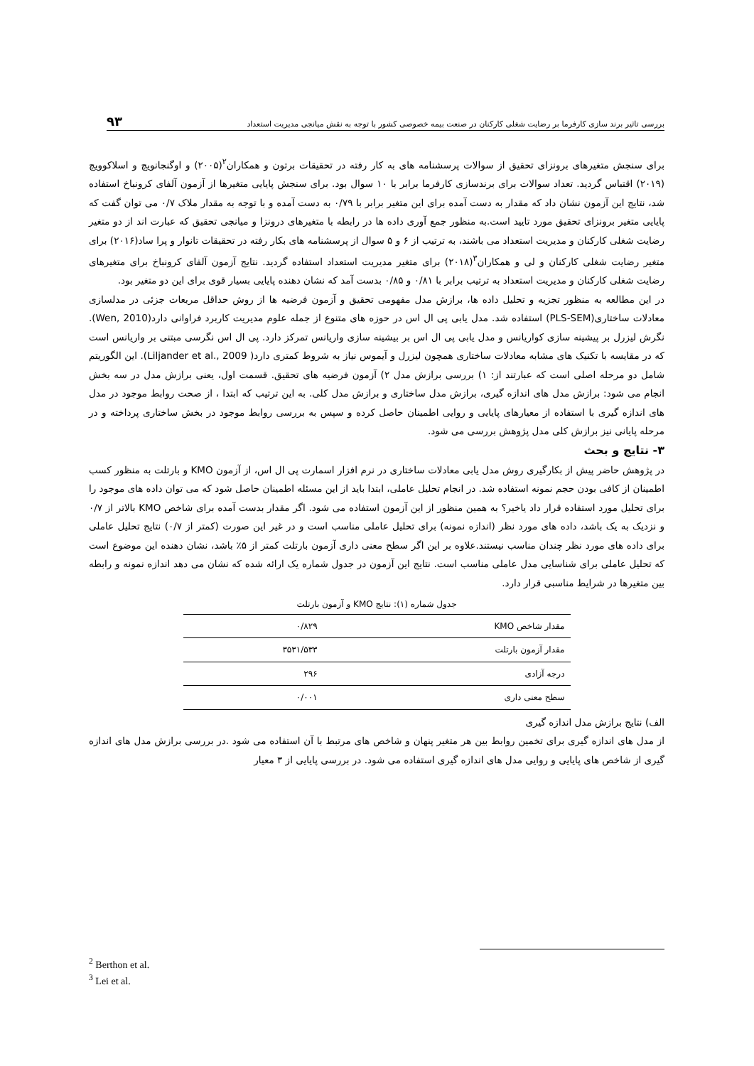بررسی تاثیر برند سازی کارفرما بر رضایت شغلی کارکنان در صنعت بیمه خصوصی کشور با توجه به نقش میانجی مدیریت استعداد ۹۳
برای سنجش متغیرهای برونزای تحقیق از سوالات پرسشنامه های به کار رفته در تحقیقات برتون و همکاران<sup>۲</sup>(۲۰۰۵) و اوگنجانویچ و اسلاکوویچ (۲۰۱۹) اقتباس گردید. تعداد سوالات برای برندسازی کارفرما برابر با ۱۰ سوال بود. برای سنجش پایایی متغیرها از آزمون آلفای کرونباخ استفاده شد، نتایج این آزمون نشان داد که مقدار به دست آمده برای این متغیر برابر با ۰/۷۹ به دست آمده و با توجه به مقدار ملاک ۰/۷ می توان گفت که پایایی متغیر برونزای تحقیق مورد تایید است.به منظور جمع آوری داده ها در رابطه با متغیرهای درونزا و میانجی تحقیق که عبارت اند از دو متغیر رضایت شغلی کارکنان و مدیریت استعداد می باشند، به ترتیب از ۶ و ۵ سوال از پرسشنامه های بکار رفته در تحقیقات تانوار و پرا ساد(۲۰۱۶) برای متغیر رضایت شغلی کارکنان و لی و همکاران<sup>۳</sup>(۲۰۱۸) برای متغیر مدیریت استعداد استفاده گردید. نتایج آزمون آلفای کرونباخ برای متغیرهای رضایت شغلی کارکنان و مدیریت استعداد به ترتیب برابر با ۰/۸۱ و ۰/۸۵ بدست آمد که نشان دهنده پایایی بسیار قوی برای این دو متغیر بود.
در این مطالعه به منظور تجزیه و تحلیل داده ها، برازش مدل مفهومی تحقیق و آزمون فرضیه ها از روش حداقل مربعات جزئی در مدلسازی معادلات ساختاری(PLS-SEM) استفاده شد. مدل یابی پی ال اس در حوزه های متنوع از جمله علوم مدیریت کاربرد فراوانی دارد(Wen, 2010). نگرش لیزرل بر پیشینه سازی کواریانس و مدل یابی پی ال اس بر بیشینه سازی واریانس تمرکز دارد. پی ال اس نگرسی مبتنی بر واریانس است که در مقایسه با تکنیک های مشابه معادلات ساختاری همچون لیزرل و آیموس نیاز به شروط کمتری دارد( Liljander et al., 2009). این الگوریتم شامل دو مرحله اصلی است که عبارتند از: ۱) بررسی برازش مدل ۲) آزمون فرضیه های تحقیق. قسمت اول، یعنی برازش مدل در سه بخش انجام می شود: برازش مدل های اندازه گیری، برازش مدل ساختاری و برازش مدل کلی. به این ترتیب که ابتدا ، از صحت روابط موجود در مدل های اندازه گیری با استفاده از معیارهای پایایی و روایی اطمینان حاصل کرده و سپس به بررسی روابط موجود در بخش ساختاری پرداخته و در مرحله پایانی نیز برازش کلی مدل پژوهش بررسی می شود.
۳- نتایج و بحث
در پژوهش حاضر پیش از بکارگیری روش مدل یابی معادلات ساختاری در نرم افزار اسمارت پی ال اس، از آزمون KMO و بارتلت به منظور کسب اطمینان از کافی بودن حجم نمونه استفاده شد. در انجام تحلیل عاملی، ابتدا باید از این مسئله اطمینان حاصل شود که می توان داده های موجود را برای تحلیل مورد استفاده قرار داد یاخیر؟ به همین منظور از این آزمون استفاده می شود. اگر مقدار بدست آمده برای شاخص KMO بالاتر از ۰/۷ و نزدیک به یک باشد، داده های مورد نظر (اندازه نمونه) برای تحلیل عاملی مناسب است و در غیر این صورت (کمتر از ۰/۷) نتایج تحلیل عاملی برای داده های مورد نظر چندان مناسب نیستند.علاوه بر این اگر سطح معنی داری آزمون بارتلت کمتر از ۵٪ باشد، نشان دهنده این موضوع است که تحلیل عاملی برای شناسایی مدل عاملی مناسب است. نتایج این آزمون در جدول شماره یک ارائه شده که نشان می دهد اندازه نمونه و رابطه بین متغیرها در شرایط مناسبی قرار دارد.
جدول شماره (۱): نتایج KMO و آزمون بارتلت
| مقدار شاخص KMO | ۰/۸۲۹ |
| مقدار آزمون بارتلت | ۳۵۳۱/۵۳۳ |
| درجه آزادی | ۲۹۶ |
| سطح معنی داری | ۰/۰۰۱ |
الف) نتایج برازش مدل اندازه گیری
از مدل های اندازه گیری برای تخمین روابط بین هر متغیر پنهان و شاخص های مرتبط با آن استفاده می شود .در بررسی برازش مدل های اندازه گیری از شاخص های پایایی و روایی مدل های اندازه گیری استفاده می شود. در بررسی پایایی از ۳ معیار
<sup>2</sup> Berthon et al.
<sup>3</sup> Lei et al.